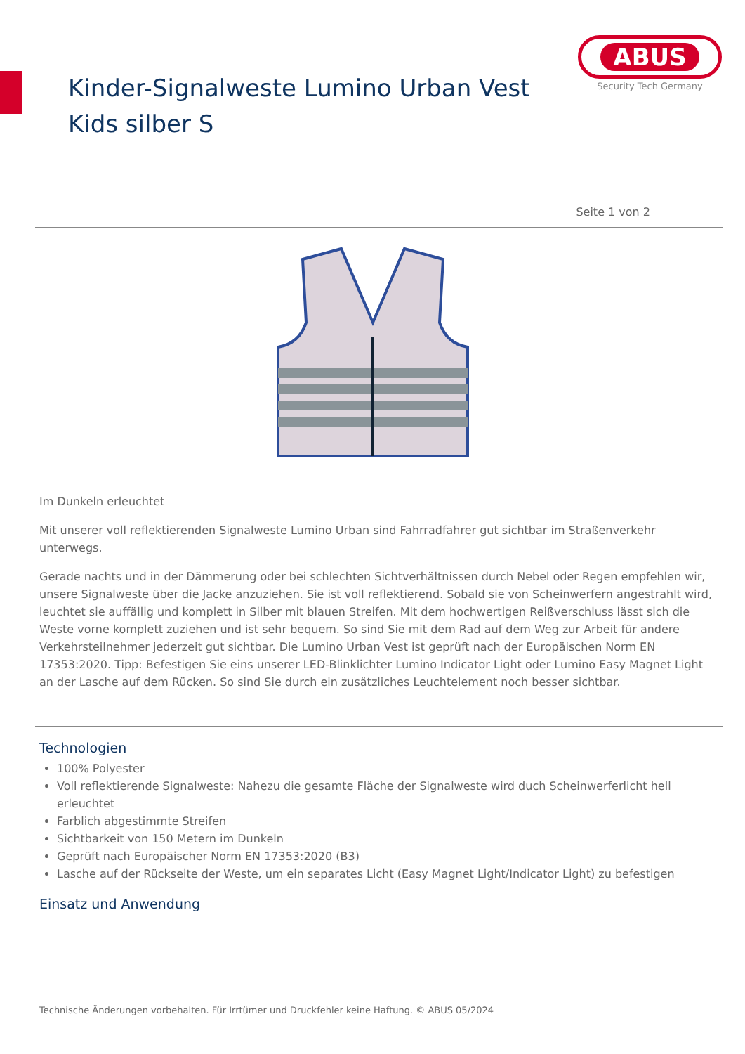Kinder-Signalweste Lumino Urban Vest Kids silber S
ABUS
Security Tech Germany
Seite 1 von 2
Im Dunkeln erleuchtet
Mit unserer voll reflektierenden Signalweste Lumino Urban sind Fahrradfahrer gut sichtbar im Straßenverkehr unterwegs.
Gerade nachts und in der Dämmerung oder bei schlechten Sichtverhältnissen durch Nebel oder Regen empfehlen wir, unsere Signalweste über die Jacke anzuziehen. Sie ist voll reflektierend. Sobald sie von Scheinwerfern angestrahlt wird, leuchtet sie auffällig und komplett in Silber mit blauen Streifen. Mit dem hochwertigen Reißverschluss lässt sich die Weste vorne komplett zuziehen und ist sehr bequem. So sind Sie mit dem Rad auf dem Weg zur Arbeit für andere Verkehrsteilnehmer jederzeit gut sichtbar. Die Lumino Urban Vest ist geprüft nach der Europäischen Norm EN 17353:2020. Tipp: Befestigen Sie eins unserer LED-Blinklichter Lumino Indicator Light oder Lumino Easy Magnet Light an der Lasche auf dem Rücken. So sind Sie durch ein zusätzliches Leuchtelement noch besser sichtbar.
Technologien
100% Polyester
Voll reflektierende Signalweste: Nahezu die gesamte Fläche der Signalweste wird duch Scheinwerferlicht hell erleuchtet
Farblich abgestimmte Streifen
Sichtbarkeit von 150 Metern im Dunkeln
Geprüft nach Europäischer Norm EN 17353:2020 (B3)
Lasche auf der Rückseite der Weste, um ein separates Licht (Easy Magnet Light/Indicator Light) zu befestigen
Einsatz und Anwendung
Technische Änderungen vorbehalten. Für Irrtümer und Druckfehler keine Haftung. © ABUS 05/2024